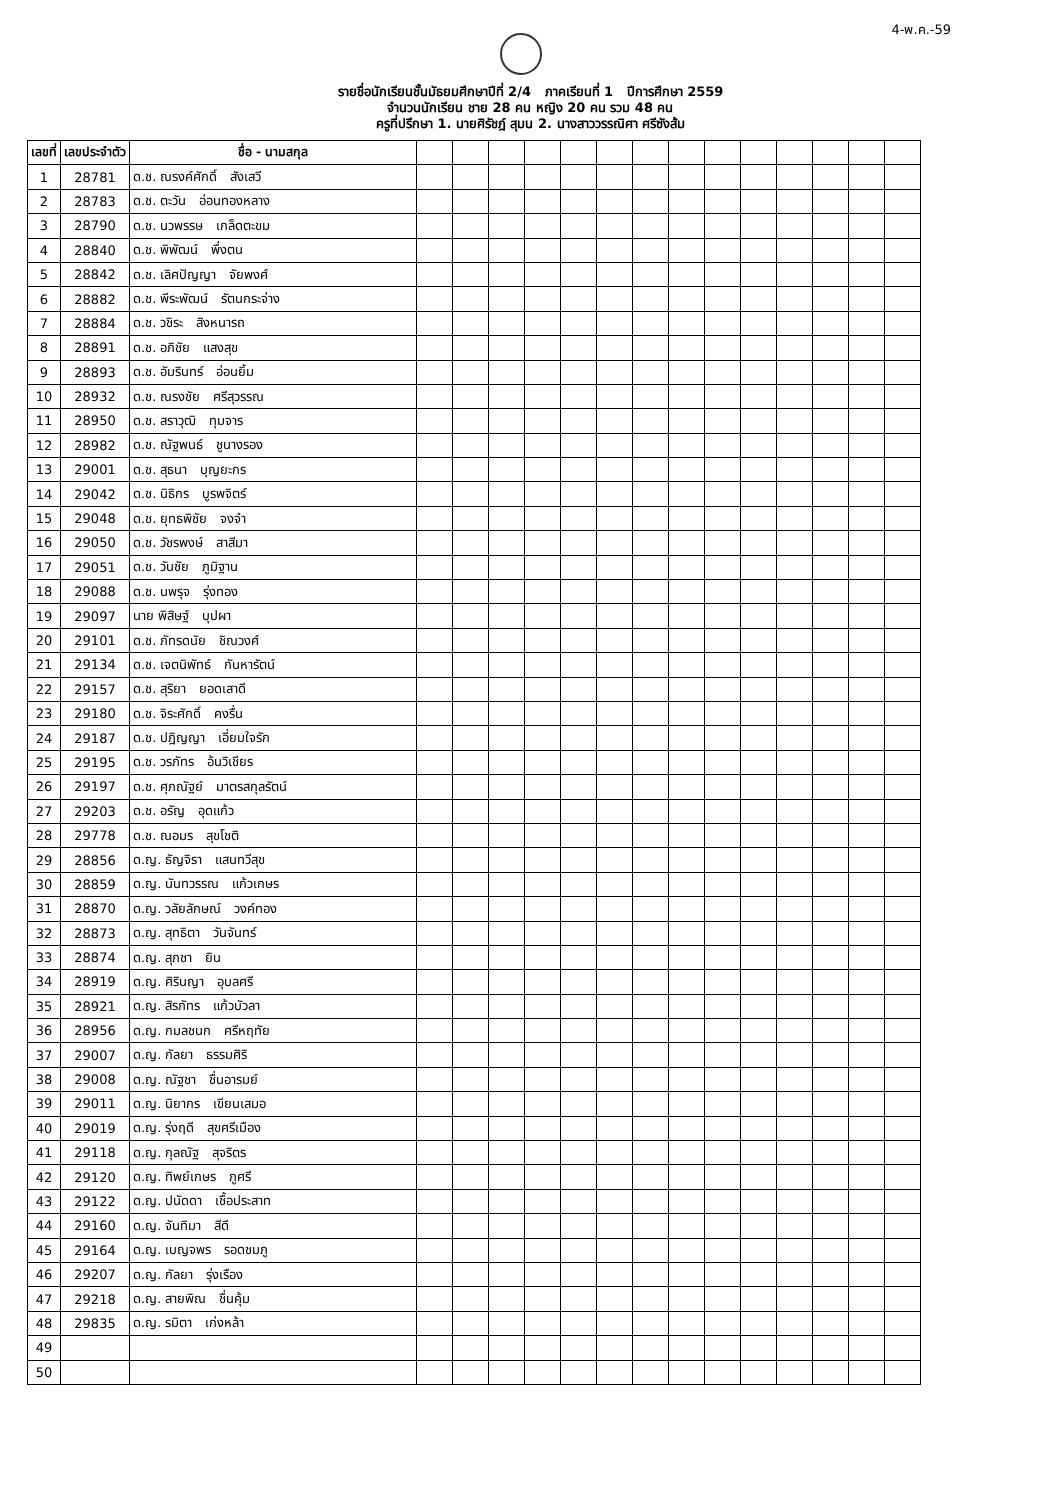4-พ.ค.-59
รายชื่อนักเรียนชั้นมัธยมศึกษาปีที่ 2/4 ภาคเรียนที่ 1 ปีการศึกษา 2559
จำนวนนักเรียน ชาย 28 คน หญิง 20 คน รวม 48 คน
ครูที่ปรึกษา 1. นายศิรัชฎ์ สุมน 2. นางสาววรรณิศา ศรีซังส้ม
| เลขที่ | เลขประจำตัว | ชื่อ - นามสกุล | | | | | | | | | | | | | | |
| --- | --- | --- | --- | --- | --- | --- | --- | --- | --- | --- | --- | --- | --- | --- | --- | --- |
| 1 | 28781 | ด.ช. ณรงค์ศักดิ์ สังเสวี | | | | | | | | | | | | | | |
| 2 | 28783 | ด.ช. ตะวัน อ่อนทองหลาง | | | | | | | | | | | | | | |
| 3 | 28790 | ด.ช. นวพรรษ เกล็ดตะขม | | | | | | | | | | | | | | |
| 4 | 28840 | ด.ช. พิพัฒน์ พึ่งตน | | | | | | | | | | | | | | |
| 5 | 28842 | ด.ช. เลิศปัญญา จัยพงศ์ | | | | | | | | | | | | | | |
| 6 | 28882 | ด.ช. พีระพัฒน์ รัตนกระจ่าง | | | | | | | | | | | | | | |
| 7 | 28884 | ด.ช. วชิระ สิงหนารถ | | | | | | | | | | | | | | |
| 8 | 28891 | ด.ช. อภิชัย แสงสุข | | | | | | | | | | | | | | |
| 9 | 28893 | ด.ช. อัมรินทร์ อ่อนยิ้ม | | | | | | | | | | | | | | |
| 10 | 28932 | ด.ช. ณรงชัย ศรีสุวรรณ | | | | | | | | | | | | | | |
| 11 | 28950 | ด.ช. สราวุฒิ ทุมจาร | | | | | | | | | | | | | | |
| 12 | 28982 | ด.ช. ณัฐพนธ์ ชูนางรอง | | | | | | | | | | | | | | |
| 13 | 29001 | ด.ช. สุธนา บุญยะกร | | | | | | | | | | | | | | |
| 14 | 29042 | ด.ช. นิธิกร บูรพจิตร์ | | | | | | | | | | | | | | |
| 15 | 29048 | ด.ช. ยุทธพิชัย จงจำ | | | | | | | | | | | | | | |
| 16 | 29050 | ด.ช. วัชรพงษ์ สาสีมา | | | | | | | | | | | | | | |
| 17 | 29051 | ด.ช. วันชัย ภูมิฐาน | | | | | | | | | | | | | | |
| 18 | 29088 | ด.ช. นพรุจ รุ่งทอง | | | | | | | | | | | | | | |
| 19 | 29097 | นาย พิสิษฐ์ บุปผา | | | | | | | | | | | | | | |
| 20 | 29101 | ด.ช. ภัทรดนัย ชิณวงศ์ | | | | | | | | | | | | | | |
| 21 | 29134 | ด.ช. เจตนิพัทธ์ กันหารัตน์ | | | | | | | | | | | | | | |
| 22 | 29157 | ด.ช. สุริยา ยอดเสาดี | | | | | | | | | | | | | | |
| 23 | 29180 | ด.ช. จิระศักดิ์ คงรื่น | | | | | | | | | | | | | | |
| 24 | 29187 | ด.ช. ปฎิญญา เอี่ยมใจรัก | | | | | | | | | | | | | | |
| 25 | 29195 | ด.ช. วรภัทร อ้นวิเชียร | | | | | | | | | | | | | | |
| 26 | 29197 | ด.ช. ศุภณัฐย์ มาตรสกุลรัตน์ | | | | | | | | | | | | | | |
| 27 | 29203 | ด.ช. อรัญ อุดแก้ว | | | | | | | | | | | | | | |
| 28 | 29778 | ด.ช. ณอมร สุขโชติ | | | | | | | | | | | | | | |
| 29 | 28856 | ด.ญ. ธัญจิรา แสนทวีสุข | | | | | | | | | | | | | | |
| 30 | 28859 | ด.ญ. นันทวรรณ แก้วเกษร | | | | | | | | | | | | | | |
| 31 | 28870 | ด.ญ. วลัยลักษณ์ วงค์ทอง | | | | | | | | | | | | | | |
| 32 | 28873 | ด.ญ. สุทธิตา วันจันทร์ | | | | | | | | | | | | | | |
| 33 | 28874 | ด.ญ. สุภชา ยิน | | | | | | | | | | | | | | |
| 34 | 28919 | ด.ญ. ศิรินญา อุบลศรี | | | | | | | | | | | | | | |
| 35 | 28921 | ด.ญ. สิรภัทร แก้วบัวลา | | | | | | | | | | | | | | |
| 36 | 28956 | ด.ญ. กมลชนก ศรีหฤทัย | | | | | | | | | | | | | | |
| 37 | 29007 | ด.ญ. กัลยา ธรรมศิริ | | | | | | | | | | | | | | |
| 38 | 29008 | ด.ญ. ณัฐชา ชื่นอารมย์ | | | | | | | | | | | | | | |
| 39 | 29011 | ด.ญ. นิยากร เขียนเสมอ | | | | | | | | | | | | | | |
| 40 | 29019 | ด.ญ. รุ่งฤดี สุขศรีเมือง | | | | | | | | | | | | | | |
| 41 | 29118 | ด.ญ. กุลณัฐ สุจริตร | | | | | | | | | | | | | | |
| 42 | 29120 | ด.ญ. ทิพย์เกษร ภูศรี | | | | | | | | | | | | | | |
| 43 | 29122 | ด.ญ. ปนัดดา เชื้อประสาท | | | | | | | | | | | | | | |
| 44 | 29160 | ด.ญ. จันทิมา สีดี | | | | | | | | | | | | | | |
| 45 | 29164 | ด.ญ. เบญจพร รอดชมภู | | | | | | | | | | | | | | |
| 46 | 29207 | ด.ญ. กัลยา รุ่งเรือง | | | | | | | | | | | | | | |
| 47 | 29218 | ด.ญ. สายพิณ ชื่นคุ้ม | | | | | | | | | | | | | | |
| 48 | 29835 | ด.ญ. รมิตา เก่งหล้า | | | | | | | | | | | | | | |
| 49 | | | | | | | | | | | | | | | | |
| 50 | | | | | | | | | | | | | | | | |